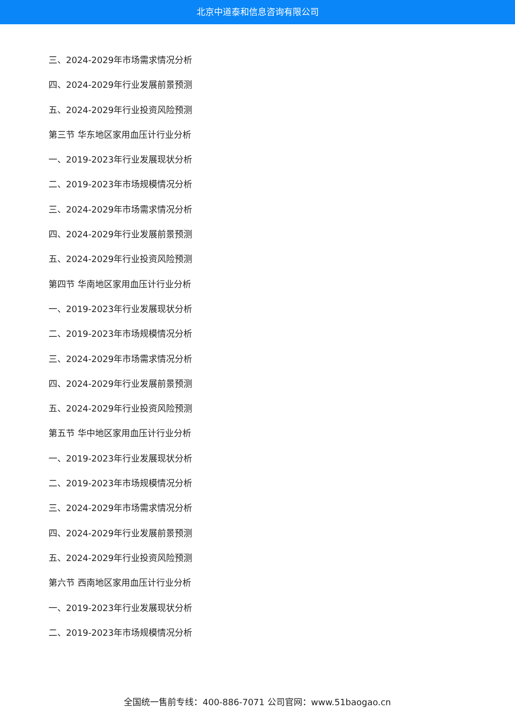北京中道泰和信息咨询有限公司
三、2024-2029年市场需求情况分析
四、2024-2029年行业发展前景预测
五、2024-2029年行业投资风险预测
第三节 华东地区家用血压计行业分析
一、2019-2023年行业发展现状分析
二、2019-2023年市场规模情况分析
三、2024-2029年市场需求情况分析
四、2024-2029年行业发展前景预测
五、2024-2029年行业投资风险预测
第四节 华南地区家用血压计行业分析
一、2019-2023年行业发展现状分析
二、2019-2023年市场规模情况分析
三、2024-2029年市场需求情况分析
四、2024-2029年行业发展前景预测
五、2024-2029年行业投资风险预测
第五节 华中地区家用血压计行业分析
一、2019-2023年行业发展现状分析
二、2019-2023年市场规模情况分析
三、2024-2029年市场需求情况分析
四、2024-2029年行业发展前景预测
五、2024-2029年行业投资风险预测
第六节 西南地区家用血压计行业分析
一、2019-2023年行业发展现状分析
二、2019-2023年市场规模情况分析
全国统一售前专线：400-886-7071 公司官网：www.51baogao.cn